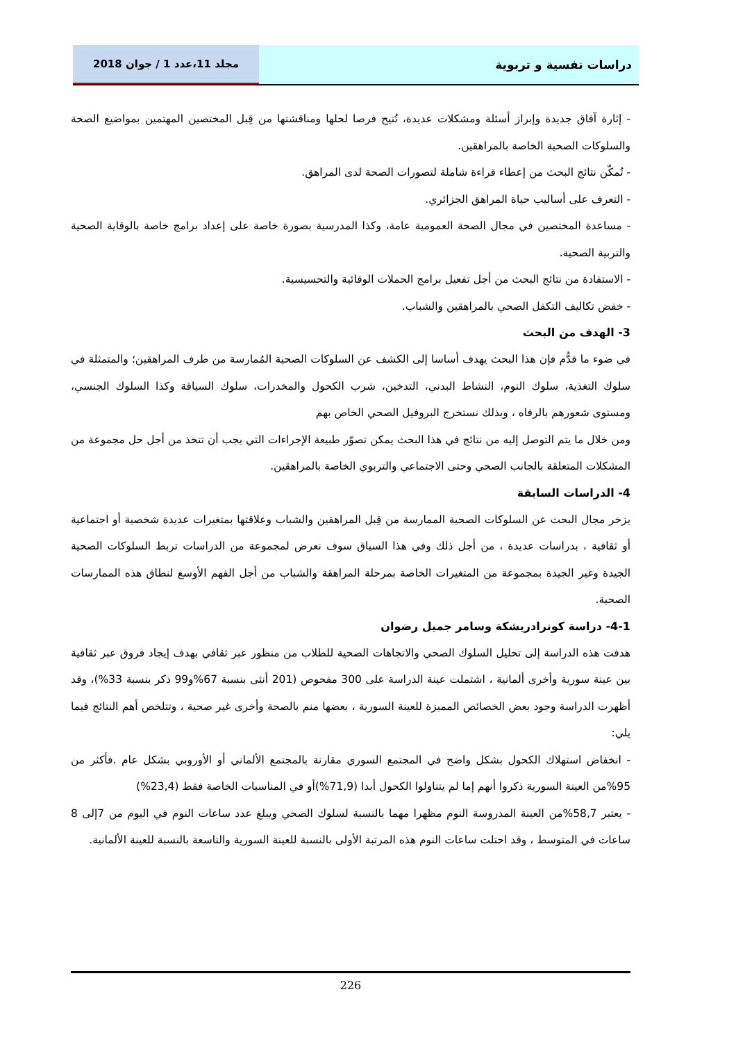دراسات نفسية و تربوية مجلد 11،عدد 1 / جوان 2018
- إثارة آفاق جديدة وإبراز أسئلة ومشكلات عديدة، تُتيح فرصا لحلها ومناقشتها من قِبل المختصين المهتمين بمواضيع الصحة والسلوكات الصحية الخاصة بالمراهقين.
- تُمكّن نتائج البحث من إعطاء قراءة شاملة لتصورات الصحة لدى المراهق.
- التعرف على أساليب حياة المراهق الجزائري.
- مساعدة المختصين في مجال الصحة العمومية عامة، وكذا المدرسية بصورة خاصة على إعداد برامج خاصة بالوقاية الصحية والتربية الصحية.
- الاستفادة من نتائج البحث من أجل تفعيل برامج الحملات الوقائية والتحسيسية.
- خفض تكاليف التكفل الصحي بالمراهقين والشباب.
3- الهدف من البحث
في ضوء ما قدُّم فإن هذا البحث يهدف أساسا إلى الكشف عن السلوكات الصحية المُمارسة من طرف المراهقين؛ والمتمثلة في سلوك التغذية، سلوك النوم، النشاط البدني، التدخين، شرب الكحول والمخدرات، سلوك السياقة وكذا السلوك الجنسي، ومستوى شعورهم بالرفاه ، وبذلك نستخرج البروفيل الصحي الخاص بهم
ومن خلال ما يتم التوصل إليه من نتائج في هذا البحث يمكن تصوّر طبيعة الإجراءات التي يجب أن تتخذ من أجل حل مجموعة من المشكلات المتعلقة بالجانب الصحي وحتى الاجتماعي والتربوي الخاصة بالمراهقين.
4- الدراسات السابقة
يزخر مجال البحث عن السلوكات الصحية الممارسة من قِبل المراهقين والشباب وعلاقتها بمتغيرات عديدة شخصية أو اجتماعية أو ثقافية ، بدراسات عديدة ، من أجل ذلك وفي هذا السياق سوف نعرض لمجموعة من الدراسات تربط السلوكات الصحية الجيدة وغير الجيدة بمجموعة من المتغيرات الخاصة بمرحلة المراهقة والشباب من أجل الفهم الأوسع لنطاق هذه الممارسات الصحية.
4-1- دراسة كونرادريشكة وسامر جميل رضوان
هدفت هذه الدراسة إلى تحليل السلوك الصحي والاتجاهات الصحية للطلاب من منظور عبر ثقافي بهدف إيجاد فروق عبر ثقافية بين عينة سورية وأخرى ألمانية ، اشتملت عينة الدراسة على 300 مفحوص (201 أنثى بنسبة 67%و99 ذكر بنسبة 33%)، وقد أظهرت الدراسة وجود بعض الخصائص المميزة للعينة السورية ، بعضها منم بالصحة وأخرى غير صحية ، وتتلخص أهم النتائج فيما يلي:
- انخفاض استهلاك الكحول بشكل واضح في المجتمع السوري مقارنة بالمجتمع الألماني أو الأوروبي بشكل عام .فأكثر من 95%من العينة السورية ذكروا أنهم إما لم يتناولوا الكحول أبدا (71,9%)أو في المناسبات الخاصة فقط (23,4%)
- يعتبر 58,7%من العينة المدروسة النوم مظهرا مهما بالنسبة لسلوك الصحي ويبلغ عدد ساعات النوم في اليوم من 7إلى 8 ساعات في المتوسط ، وقد احتلت ساعات النوم هذه المرتبة الأولى بالنسبة للعينة السورية والتاسعة بالنسبة للعينة الألمانية.
226